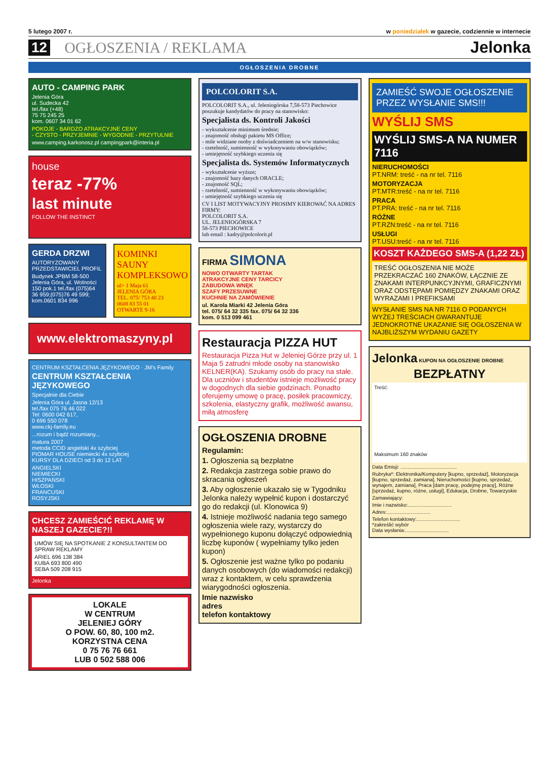5 lutego 2007 r. w poniedziałek w gazecie, codziennie w internecie
12 OGŁOSZENIA / REKLAMA Jelonka
OGŁOSZENIA DROBNE
AUTO - CAMPING PARK
Jelenia Góra
ul. Sudecka 42
tel./fax (+48)
75 75 245 25
kom. 0607 34 01 62
POKOJE - BARDZO ATRAKCYJNE CENY
- CZYSTO - PRZYJEMNIE - WYGODNIE - PRZYTULNIE
www.camping.karkonosz.pl campingpark@interia.pl
house
teraz -77%
last minute
FOLLOW THE INSTINCT
GERDA DRZWI
AUTORYZOWANY PRZEDSTAWICIEL PROFIL
Budynek JPBM 58-500 Jelenia Góra, ul. Wolności 150 pok.1 tel./fax (075)64 36 959;(075)76 49 599; kom.0601 834 996
KOMINKI
SAUNY
KOMPLEKSOWO
ul> 1 Maja 61
JELENIA GÓRA
TEL. 075/ 753 40 23
0608 83 55 01
OTWARTE 9-16
www.elektromaszyny.pl
CENTRUM KSZTAŁCENIA JĘZYKOWEGO · JM's Family
CENTRUM KSZTAŁCENIA JĘZYKOWEGO
Specjalnie dla Ciebie
Jelenia Góra ul. Jasna 12/13
tel./fax 075 76 46 022
Tel: 0600 042 617,
0 696 550 078
www.ckj-family.eu
...rozum i bądź rozumiany...
matura 2007
metoda CCID angielski 4x szybciej
PIOMAR HOUSE niemiecki 4x szybciej
KURSY DLA DZIECI od 3 do 12 LAT
ANGIELSKI
NIEMIECKI
HISZPAŃSKI
WŁOSKI
FRANCUSKI
ROSYJSKI
CHCESZ ZAMIEŚCIĆ REKLAMĘ W NASZEJ GAZECIE?!!
UMÓW SIĘ NA SPOTKANIE Z KONSULTANTEM DO SPRAW REKLAMY
ARIEL 696 138 384
KUBA 693 800 490
SEBA 509 208 915
Jelonka
LOKALE
W CENTRUM
JELENIEJ GÓRY
O POW. 60, 80, 100 m2.
KORZYSTNA CENA
0 75 76 76 661
LUB 0 502 588 006
POLCOLORIT S.A.
POLCOLORIT S.A., ul. Jeleniogórska 7,58-573 Piechowice poszukuje kandydatów do pracy na stanowisko:
Specjalista ds. Kontroli Jakości
- wykształcenie minimum średnie;
- znajomość obsługi pakietu MS Office;
- mile widziane osoby z doświadczeniem na w/w stanowisku;
- rzetelność, sumienność w wykonywaniu obowiązków;
- umiejętność szybkiego uczenia się
Specjalista ds. Systemów Informatycznych
- wykształcenie wyższe;
- znajomość bazy danych ORACLE;
- znajomość SQL;
- rzetelność, sumienność w wykonywaniu obowiązków;
- umiejętność szybkiego uczenia się
CV I LIST MOTYWACYJNY PROSIMY KIEROWAĆ NA ADRES FIRMY:
POLCOLORIT S.A.
UL. JELENIOGÓRSKA 7
58-573 PIECHOWICE
lub email : kadry@polcolorit.pl
FIRMA SIMONA
NOWO OTWARTY TARTAK
ATRAKCYJNE CENY TARCICY
ZABUDOWA WNĘK
SZAFY PRZESUWNE
KUCHNIE NA ZAMÓWIENIE
ul. Karola Miarki 42 Jelenia Góra
tel. 075/ 64 32 335 fax. 075/ 64 32 336
kom. 0 513 099 461
Restauracja PIZZA HUT
Restauracja Pizza Hut w Jeleniej Górze przy ul. 1 Maja 5 zatrudni młode osoby na stanowisko KELNER(KA). Szukamy osób do pracy na stałe. Dla uczniów i studentów istnieje możliwość pracy w dogodnych dla siebie godzinach. Ponadto oferujemy umowę o pracę, posiłek pracowniczy, szkolenia, elastyczny grafik, możliwość awansu, miłą atmosferę
OGŁOSZENIA DROBNE
Regulamin:
1. Ogłoszenia są bezpłatne
2. Redakcja zastrzega sobie prawo do skracania ogłoszeń
3. Aby ogłoszenie ukazało się w Tygodniku Jelonka należy wypełnić kupon i dostarczyć go do redakcji (ul. Klonowica 9)
4. Istnieje możliwość nadania tego samego ogłoszenia wiele razy, wystarczy do wypełnionego kuponu dołączyć odpowiednią liczbę kuponów ( wypełniamy tylko jeden kupon)
5. Ogłoszenie jest ważne tylko po podaniu danych osobowych (do wiadomości redakcji) wraz z kontaktem, w celu sprawdzenia wiarygodności ogłoszenia.
Imie nazwisko
adres
telefon kontaktowy
ZAMIEŚĆ SWOJE OGŁOSZENIE PRZEZ WYSŁANIE SMS!!!
WYŚLIJ SMS
WYŚLIJ SMS-A NA NUMER 7116
NIERUCHOMOŚCI
PT.NRM: treść - na nr tel. 7116
MOTORYZACJA
PT.MTR:treść - na nr tel. 7116
PRACA
PT.PRA: treść - na nr tel. 7116
RÓŻNE
PT.RZN:treść - na nr tel. 7116
USŁUGI
PT.USU:treść - na nr tel. 7116
KOSZT KAŻDEGO SMS-A (1,22 ZŁ)
TREŚĆ OGŁOSZENIA NIE MOŻE PRZEKRACZAĆ 160 ZNAKÓW, ŁĄCZNIE ZE ZNAKAMI INTERPUNKCYJNYMI, GRAFICZNYMI ORAZ ODSTĘPAMI POMIĘDZY ZNAKAMI ORAZ WYRAZAMI I PREFIKSAMI
WYSŁANIE SMS NA NR 7116 O PODANYCH WYŻEJ TREŚCIACH GWARANTUJE JEDNOKROTNE UKAZANIE SIĘ OGŁOSZENIA W NAJBLIŻSZYM WYDANIU GAZETY
Jelonka KUPON NA OGŁOSZENIE DROBNE
BEZPŁATNY
Treść:
Maksimum 160 znaków
Data Emisji: ........................................
Rubryka*: Elektronika/Komputery [kupno, sprzedaż], Motoryzacja [kupno, sprzedaż, zamiana], Nieruchomości [kupno, sprzedaż, wynajem, zamiana], Praca [dam pracę, podejmę pracę], Różne [sprzedaż, kupno, różne, usługi], Edukacja, Drobne, Towarzyskie
Zamawiający:
Imie i nazwisko:...............................
Adres:...............................
Telefon kontaktowy:...............................
*zakreślić wybór
Data wysłania:...............................